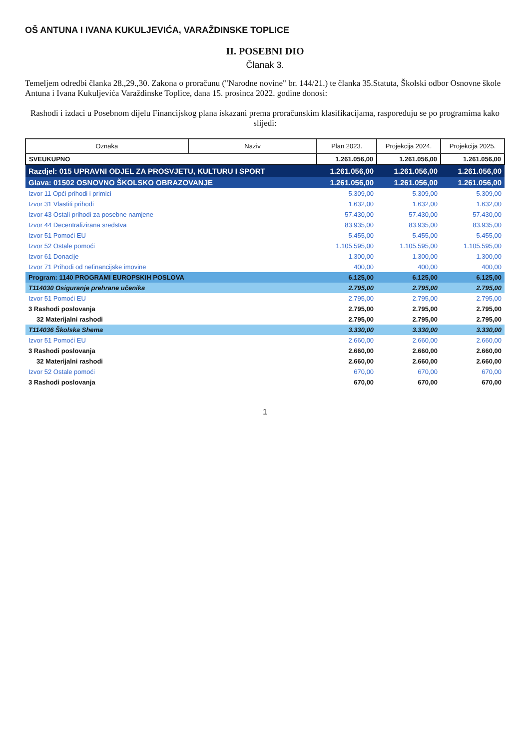OŠ ANTUNA I IVANA KUKULJEVIĆA, VARAŽDINSKE TOPLICE
II. POSEBNI DIO
Članak 3.
Temeljem odredbi članka 28.,29.,30. Zakona o proračunu ("Narodne novine" br. 144/21.) te članka 35.Statuta, Školski odbor Osnovne škole Antuna i Ivana Kukuljevića Varaždinske Toplice, dana 15. prosinca 2022. godine donosi:
Rashodi i izdaci u Posebnom dijelu Financijskog plana iskazani prema proračunskim klasifikacijama, raspoređuju se po programima kako slijedi:
| Oznaka | Naziv | Plan 2023. | Projekcija 2024. | Projekcija 2025. |
| --- | --- | --- | --- | --- |
| SVEUKUPNO | | 1.261.056,00 | 1.261.056,00 | 1.261.056,00 |
| Razdjel: 015 UPRAVNI ODJEL ZA PROSVJETU, KULTURU I SPORT | | 1.261.056,00 | 1.261.056,00 | 1.261.056,00 |
| Glava: 01502 OSNOVNO ŠKOLSKO OBRAZOVANJE | | 1.261.056,00 | 1.261.056,00 | 1.261.056,00 |
| Izvor 11 Opći prihodi i primici | | 5.309,00 | 5.309,00 | 5.309,00 |
| Izvor 31 Vlastiti prihodi | | 1.632,00 | 1.632,00 | 1.632,00 |
| Izvor 43 Ostali prihodi za posebne namjene | | 57.430,00 | 57.430,00 | 57.430,00 |
| Izvor 44 Decentralizirana sredstva | | 83.935,00 | 83.935,00 | 83.935,00 |
| Izvor 51 Pomoći EU | | 5.455,00 | 5.455,00 | 5.455,00 |
| Izvor 52 Ostale pomoći | | 1.105.595,00 | 1.105.595,00 | 1.105.595,00 |
| Izvor 61 Donacije | | 1.300,00 | 1.300,00 | 1.300,00 |
| Izvor 71 Prihodi od nefinancijske imovine | | 400,00 | 400,00 | 400,00 |
| Program: 1140 PROGRAMI EUROPSKIH POSLOVA | | 6.125,00 | 6.125,00 | 6.125,00 |
| T114030 Osiguranje prehrane učenika | | 2.795,00 | 2.795,00 | 2.795,00 |
| Izvor 51 Pomoći EU | | 2.795,00 | 2.795,00 | 2.795,00 |
| 3 Rashodi poslovanja | | 2.795,00 | 2.795,00 | 2.795,00 |
| 32 Materijalni rashodi | | 2.795,00 | 2.795,00 | 2.795,00 |
| T114036 Školska Shema | | 3.330,00 | 3.330,00 | 3.330,00 |
| Izvor 51 Pomoći EU | | 2.660,00 | 2.660,00 | 2.660,00 |
| 3 Rashodi poslovanja | | 2.660,00 | 2.660,00 | 2.660,00 |
| 32 Materijalni rashodi | | 2.660,00 | 2.660,00 | 2.660,00 |
| Izvor 52 Ostale pomoći | | 670,00 | 670,00 | 670,00 |
| 3 Rashodi poslovanja | | 670,00 | 670,00 | 670,00 |
1